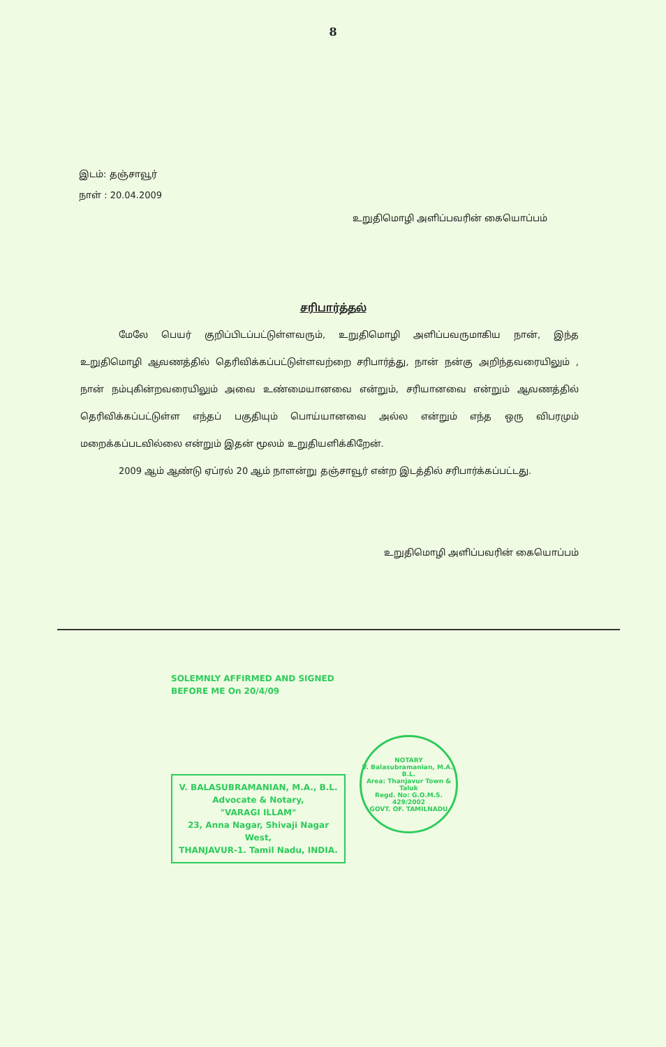8
இடம்: தஞ்சாவூர்
நாள் : 20.04.2009
உறுதிமொழி அளிப்பவரின் கையொப்பம்
சரிபார்த்தல்
மேலே பெயர் குறிப்பிடப்பட்டுள்ளவரும், உறுதிமொழி அளிப்பவருமாகிய நான், இந்த உறுதிமொழி ஆவணத்தில் தெரிவிக்கப்பட்டுள்ளவற்றை சரிபார்த்து, நான் நன்கு அறிந்தவரையிலும் , நான் நம்புகின்றவரையிலும் அவை உண்மையானவை என்றும், சரியானவை என்றும் ஆவணத்தில் தெரிவிக்கப்பட்டுள்ள எந்தப் பகுதியும் பொய்யானவை அல்ல என்றும் எந்த ஒரு விபரமும் மறைக்கப்படவில்லை என்றும் இதன் மூலம் உறுதியளிக்கிறேன்.
2009 ஆம் ஆண்டு ஏப்ரல் 20 ஆம் நாளன்று தஞ்சாவூர் என்ற இடத்தில் சரிபார்க்கப்பட்டது.
உறுதிமொழி அளிப்பவரின் கையொப்பம்
SOLEMNLY AFFIRMED AND SIGNED
BEFORE ME On 20/4/09
V. BALASUBRAMANIAN, M.A., B.L.
Advocate & Notary,
"VARAGI ILLAM"
23, Anna Nagar, Shivaji Nagar West,
THANJAVUR-1. Tamil Nadu, INDIA.
NOTARY
V. Balasubramanian, M.A., B.L.
Area: Thanjavur Town & Taluk
Regd. No: G.O.M.S. 429/2002
GOVT. OF. TAMILNADU